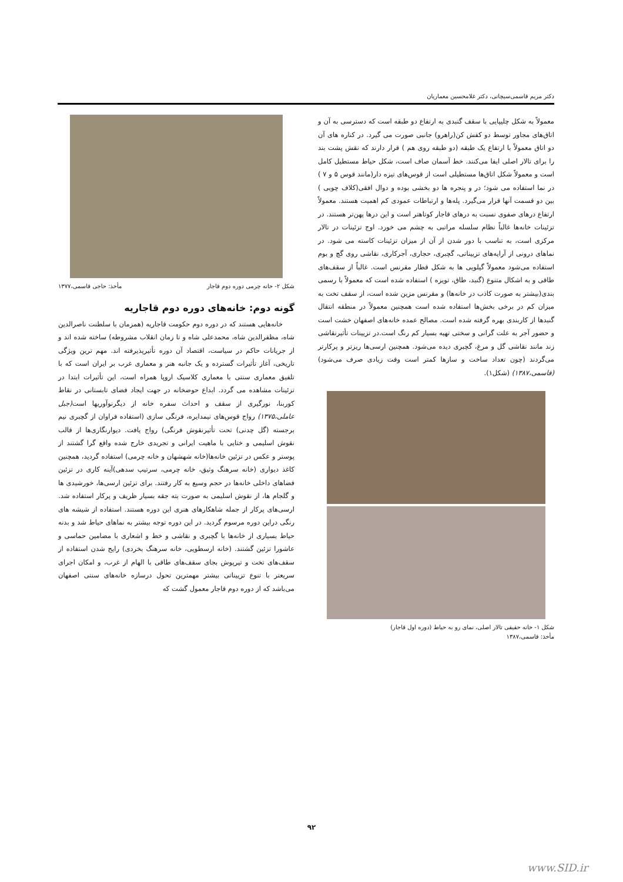دکتر مریم قاسمی‌سیچانی، دکتر غلامحسین معماریان
معمولاً به شکل چلیپایی با سقف گنبدی به ارتفاع دو طبقه است که دسترسی به آن و اتاق‌های مجاور توسط دو کفش کن(راهرو) جانبی صورت می گیرد. در کناره های آن دو اتاق معمولاً با ارتفاع یک طبقه (دو طبقه روی هم ) قرار دارند که نقش پشت بند را برای تالار اصلی ایفا می‌کنند. خط آسمان صاف است، شکل حیاط مستطیل کامل است و معمولاً شکل اتاق‌ها مستطیلی است از قوس‌های تیزه دار(مانند قوس ۵ و ۷ ) در نما استفاده می شود؛ در و پنجره ها دو بخشی بوده و دوال افقی(کلاف چوبی ) بین دو قسمت آنها قرار می‌گیرد. پله‌ها و ارتباطات عمودی کم اهمیت هستند. معمولاً ارتفاع درهای صفوی نسبت به درهای قاجار کوتاهتر است و این درها پهن‌تر هستند. در تزئینات خانه‌ها غالباً نظام سلسله مراتبی به چشم می خورد. اوج تزئینات در تالار مرکزی است، به تناسب با دور شدن از آن از میزان تزئینات کاسته می شود. در نماهای درونی از آرایه‌های تزییناتی، گچبری، حجاری، آجرکاری، نقاشی روی گچ و بوم استفاده می‌شود معمولاً گیلویی ها به شکل قطار مقرنس است. غالباً از سقف‌های طاقی و به اشکال متنوع (گنبد، طاق، تویزه ) استفاده شده است که معمولاً با رسمی بندی(بیشتر به صورت کاذب در خانه‌ها) و مقرنس مزین شده است، از سقف تخت به میزان کم در برخی بخش‌ها استفاده شده است همچنین معمولاً در منطقه انتقال گنبدها از کاربندی بهره گرفته شده است. مصالح عمده خانه‌های اصفهان خشت است و حضور آجر به علت گرانی و سختی تهیه بسیار کم رنگ است.در تزیینات تأثیرنقاشی زند مانند نقاشی گل و مرغ، گچبری دیده می‌شود. همچنین ارسی‌ها ریزتر و پرکارتر می‌گردند (چون تعداد ساخت و سازها کمتر است وقت زیادی صرف می‌شود)(قاسمی،۱۳۸۷) (شکل۱).
شکل ۱- خانه حقیقی تالار اصلی، نمای رو به حیاط (دوره اول قاجار)
مأخذ: قاسمی،۱۳۸۷
شکل ۲- خانه چرمی دوره دوم قاجار مأخذ: حاجی قاسمی،۱۳۷۷
گونه دوم: خانه‌های دوره دوم قاجاریه
خانه‌هایی هستند که در دوره دوم حکومت قاجاریه (همزمان با سلطنت ناصرالدین شاه، مظفرالدین شاه، محمدعلی شاه و تا زمان انقلاب مشروطه) ساخته شده اند و از جریانات حاکم در سیاست، اقتصاد آن دوره تأثیرپذیرفته اند. مهم ترین ویژگی تاریخی، آغاز تأثیرات گسترده و یک جانبه هنر و معماری غرب بر ایران است که با تلفیق معماری سنتی با معماری کلاسیک اروپا همراه است، این تأثیرات ابتدا در تزئینات مشاهده می گردد. ابداع حوضخانه در جهت ایجاد فضای تابستانی در نقاط کوربنا، نورگیری از سقف و احداث سفره خانه از دیگرنوآوریها است(جبل عاملی،۱۳۷۵) رواج قوس‌های نیمدایره، فرنگی سازی (استفاده فراوان از گچبری نیم برجسته (گل چدنی) تحت تأثیرنقوش فرنگی) رواج یافت. دیوارنگاری‌ها از قالب نقوش اسلیمی و ختایی با ماهیت ایرانی و تجریدی خارج شده واقع گرا گشتند از پوستر و عکس در تزئین خانه‌ها(خانه شهشهان و خانه چرمی) استفاده گردید، همچنین کاغذ دیواری (خانه سرهنگ وثیق، خانه چرمی، سرتیپ سدهی)آینه کاری در تزئین فضاهای داخلی خانه‌ها در حجم وسیع به کار رفتند. برای تزئین ارسی‌ها، خورشیدی ها و گلجام ها، از نقوش اسلیمی به صورت بته جقه بسیار ظریف و پرکار استفاده شد. ارسی‌های پرکار از جمله شاهکارهای هنری این دوره هستند. استفاده از شیشه های رنگی دراین دوره مرسوم گردید. در این دوره توجه بیشتر به نماهای حیاط شد و بدنه حیاط بسیاری از خانه‌ها با گچبری و نقاشی و خط و اشعاری با مضامین حماسی و عاشورا تزئین گشتند. (خانه ارسطویی، خانه سرهنگ بخردی) رایج شدن استفاده از سقف‌های تخت و تیرپوش بجای سقف‌های طاقی با الهام از غرب، و امکان اجرای سریعتر با تنوع تزییناتی بیشتر مهمترین تحول درسازه خانه‌های سنتی اصفهان می‌باشد که از دوره دوم قاجار معمول گشت که
۹۲
www.SID.ir